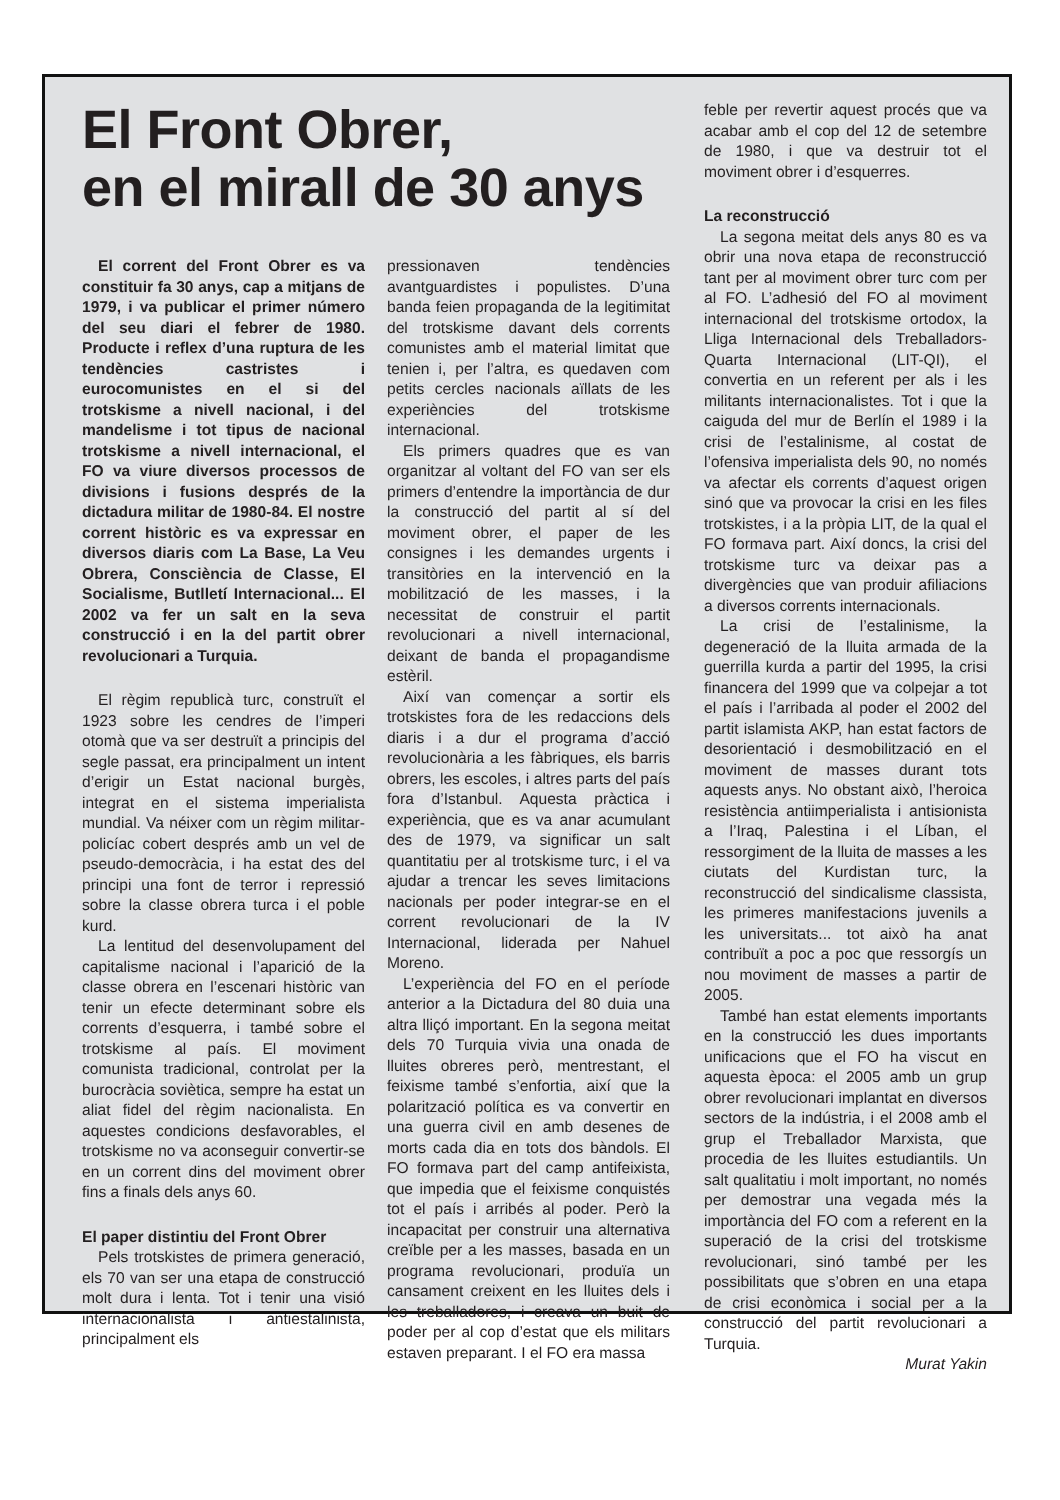El Front Obrer,
en el mirall de 30 anys
El corrent del Front Obrer es va constituir fa 30 anys, cap a mitjans de 1979, i va publicar el primer número del seu diari el febrer de 1980. Producte i reflex d’una ruptura de les tendències castristes i eurocomunistes en el si del trotskisme a nivell nacional, i del mandelisme i tot tipus de nacional trotskisme a nivell internacional, el FO va viure diversos processos de divisions i fusions després de la dictadura militar de 1980-84. El nostre corrent històric es va expressar en diversos diaris com La Base, La Veu Obrera, Consciència de Classe, El Socialisme, Butlletí Internacional... El 2002 va fer un salt en la seva construcció i en la del partit obrer revolucionari a Turquia.
El règim republicà turc, construït el 1923 sobre les cendres de l’imperi otomà que va ser destruït a principis del segle passat, era principalment un intent d’erigir un Estat nacional burgès, integrat en el sistema imperialista mundial. Va néixer com un règim militar-policíac cobert després amb un vel de pseudo-democràcia, i ha estat des del principi una font de terror i repressió sobre la classe obrera turca i el poble kurd.
La lentitud del desenvolupament del capitalisme nacional i l’aparició de la classe obrera en l’escenari històric van tenir un efecte determinant sobre els corrents d’esquerra, i també sobre el trotskisme al país. El moviment comunista tradicional, controlat per la burocràcia soviètica, sempre ha estat un aliat fidel del règim nacionalista. En aquestes condicions desfavorables, el trotskisme no va aconseguir convertir-se en un corrent dins del moviment obrer fins a finals dels anys 60.
El paper distintiu del Front Obrer
Pels trotskistes de primera generació, els 70 van ser una etapa de construcció molt dura i lenta. Tot i tenir una visió internacionalista i antiestalinista, principalment els
pressionaven tendències avantguardistes i populistes. D’una banda feien propaganda de la legitimitat del trotskisme davant dels corrents comunistes amb el material limitat que tenien i, per l’altra, es quedaven com petits cercles nacionals aïllats de les experiències del trotskisme internacional.
Els primers quadres que es van organitzar al voltant del FO van ser els primers d’entendre la importància de dur la construcció del partit al sí del moviment obrer, el paper de les consignes i les demandes urgents i transitòries en la intervenció en la mobilització de les masses, i la necessitat de construir el partit revolucionari a nivell internacional, deixant de banda el propagandisme estèril.
Així van començar a sortir els trotskistes fora de les redaccions dels diaris i a dur el programa d’acció revolucionària a les fàbriques, els barris obrers, les escoles, i altres parts del país fora d’Istanbul. Aquesta pràctica i experiència, que es va anar acumulant des de 1979, va significar un salt quantitatiu per al trotskisme turc, i el va ajudar a trencar les seves limitacions nacionals per poder integrar-se en el corrent revolucionari de la IV Internacional, liderada per Nahuel Moreno.
L’experiència del FO en el període anterior a la Dictadura del 80 duia una altra lliçó important. En la segona meitat dels 70 Turquia vivia una onada de lluites obreres però, mentrestant, el feixisme també s’enfortia, així que la polarització política es va convertir en una guerra civil en amb desenes de morts cada dia en tots dos bàndols. El FO formava part del camp antifeixista, que impedia que el feixisme conquistés tot el país i arribés al poder. Però la incapacitat per construir una alternativa creïble per a les masses, basada en un programa revolucionari, produïa un cansament creixent en les lluites dels i les treballadores, i creava un buit de poder per al cop d’estat que els militars estaven preparant. I el FO era massa
feble per revertir aquest procés que va acabar amb el cop del 12 de setembre de 1980, i que va destruir tot el moviment obrer i d’esquerres.
La reconstrucció
La segona meitat dels anys 80 es va obrir una nova etapa de reconstrucció tant per al moviment obrer turc com per al FO. L’adhesió del FO al moviment internacional del trotskisme ortodox, la Lliga Internacional dels Treballadors-Quarta Internacional (LIT-QI), el convertia en un referent per als i les militants internacionalistes. Tot i que la caiguda del mur de Berlín el 1989 i la crisi de l’estalinisme, al costat de l’ofensiva imperialista dels 90, no només va afectar els corrents d’aquest origen sinó que va provocar la crisi en les files trotskistes, i a la pròpia LIT, de la qual el FO formava part. Així doncs, la crisi del trotskisme turc va deixar pas a divergències que van produir afiliacions a diversos corrents internacionals.
La crisi de l’estalinisme, la degeneració de la lluita armada de la guerrilla kurda a partir del 1995, la crisi financera del 1999 que va colpejar a tot el país i l’arribada al poder el 2002 del partit islamista AKP, han estat factors de desorientació i desmobilització en el moviment de masses durant tots aquests anys. No obstant això, l’heroica resistència antiimperialista i antisionista a l’Iraq, Palestina i el Líban, el ressorgiment de la lluita de masses a les ciutats del Kurdistan turc, la reconstrucció del sindicalisme classista, les primeres manifestacions juvenils a les universitats... tot això ha anat contribuït a poc a poc que ressorgís un nou moviment de masses a partir de 2005.
També han estat elements importants en la construcció les dues importants unificacions que el FO ha viscut en aquesta època: el 2005 amb un grup obrer revolucionari implantat en diversos sectors de la indústria, i el 2008 amb el grup el Treballador Marxista, que procedia de les lluites estudiantils. Un salt qualitatiu i molt important, no només per demostrar una vegada més la importància del FO com a referent en la superació de la crisi del trotskisme revolucionari, sinó també per les possibilitats que s’obren en una etapa de crisi econòmica i social per a la construcció del partit revolucionari a Turquia.
Murat Yakin